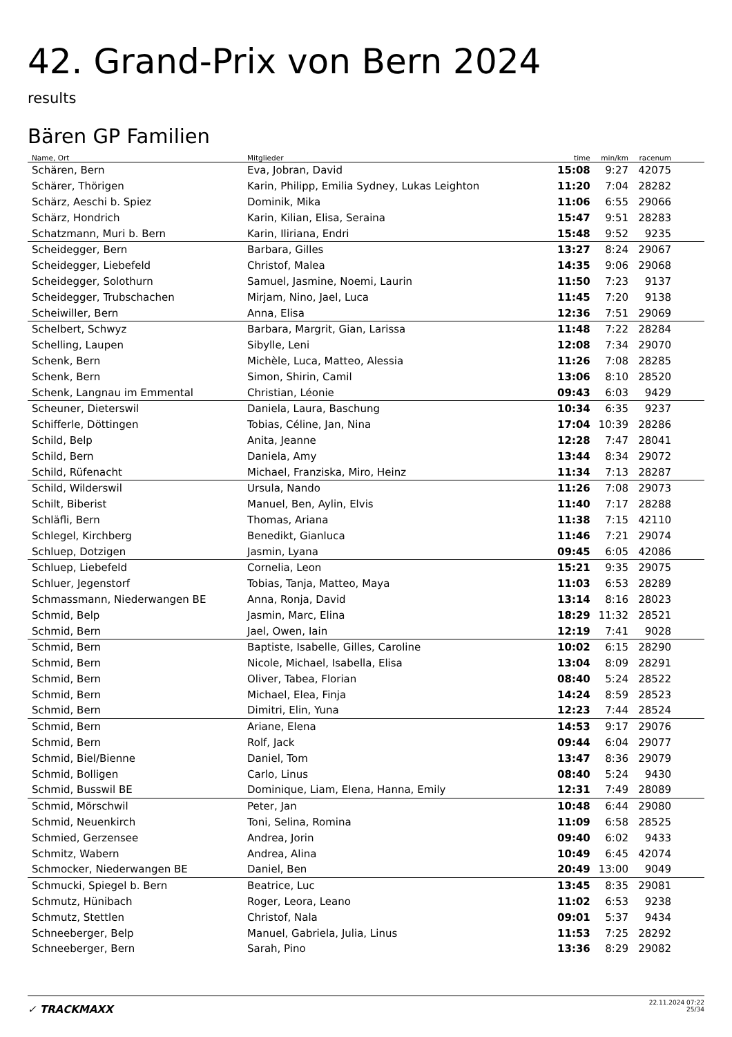42. Grand-Prix von Bern 2024
results
Bären GP Familien
| Name, Ort | Mitglieder | time | min/km | racenum | |
| --- | --- | --- | --- | --- | --- |
| Schären, Bern | Eva, Jobran, David | 15:08 | 9:27 | 42075 | |
| Schärer, Thörigen | Karin, Philipp, Emilia Sydney, Lukas Leighton | 11:20 | 7:04 | 28282 | |
| Schärz, Aeschi b. Spiez | Dominik, Mika | 11:06 | 6:55 | 29066 | |
| Schärz, Hondrich | Karin, Kilian, Elisa, Seraina | 15:47 | 9:51 | 28283 | |
| Schatzmann, Muri b. Bern | Karin, Iliriana, Endri | 15:48 | 9:52 | 9235 | |
| Scheidegger, Bern | Barbara, Gilles | 13:27 | 8:24 | 29067 | |
| Scheidegger, Liebefeld | Christof, Malea | 14:35 | 9:06 | 29068 | |
| Scheidegger, Solothurn | Samuel, Jasmine, Noemi, Laurin | 11:50 | 7:23 | 9137 | |
| Scheidegger, Trubschachen | Mirjam, Nino, Jael, Luca | 11:45 | 7:20 | 9138 | |
| Scheiwiller, Bern | Anna, Elisa | 12:36 | 7:51 | 29069 | |
| Schelbert, Schwyz | Barbara, Margrit, Gian, Larissa | 11:48 | 7:22 | 28284 | |
| Schelling, Laupen | Sibylle, Leni | 12:08 | 7:34 | 29070 | |
| Schenk, Bern | Michèle, Luca, Matteo, Alessia | 11:26 | 7:08 | 28285 | |
| Schenk, Bern | Simon, Shirin, Camil | 13:06 | 8:10 | 28520 | |
| Schenk, Langnau im Emmental | Christian, Léonie | 09:43 | 6:03 | 9429 | |
| Scheuner, Dieterswil | Daniela, Laura, Baschung | 10:34 | 6:35 | 9237 | |
| Schifferle, Döttingen | Tobias, Céline, Jan, Nina | 17:04 | 10:39 | 28286 | |
| Schild, Belp | Anita, Jeanne | 12:28 | 7:47 | 28041 | |
| Schild, Bern | Daniela, Amy | 13:44 | 8:34 | 29072 | |
| Schild, Rüfenacht | Michael, Franziska, Miro, Heinz | 11:34 | 7:13 | 28287 | |
| Schild, Wilderswil | Ursula, Nando | 11:26 | 7:08 | 29073 | |
| Schilt, Biberist | Manuel, Ben, Aylin, Elvis | 11:40 | 7:17 | 28288 | |
| Schläfli, Bern | Thomas, Ariana | 11:38 | 7:15 | 42110 | |
| Schlegel, Kirchberg | Benedikt, Gianluca | 11:46 | 7:21 | 29074 | |
| Schluep, Dotzigen | Jasmin, Lyana | 09:45 | 6:05 | 42086 | |
| Schluep, Liebefeld | Cornelia, Leon | 15:21 | 9:35 | 29075 | |
| Schluer, Jegenstorf | Tobias, Tanja, Matteo, Maya | 11:03 | 6:53 | 28289 | |
| Schmassmann, Niederwangen BE | Anna, Ronja, David | 13:14 | 8:16 | 28023 | |
| Schmid, Belp | Jasmin, Marc, Elina | 18:29 | 11:32 | 28521 | |
| Schmid, Bern | Jael, Owen, Iain | 12:19 | 7:41 | 9028 | |
| Schmid, Bern | Baptiste, Isabelle, Gilles, Caroline | 10:02 | 6:15 | 28290 | |
| Schmid, Bern | Nicole, Michael, Isabella, Elisa | 13:04 | 8:09 | 28291 | |
| Schmid, Bern | Oliver, Tabea, Florian | 08:40 | 5:24 | 28522 | |
| Schmid, Bern | Michael, Elea, Finja | 14:24 | 8:59 | 28523 | |
| Schmid, Bern | Dimitri, Elin, Yuna | 12:23 | 7:44 | 28524 | |
| Schmid, Bern | Ariane, Elena | 14:53 | 9:17 | 29076 | |
| Schmid, Bern | Rolf, Jack | 09:44 | 6:04 | 29077 | |
| Schmid, Biel/Bienne | Daniel, Tom | 13:47 | 8:36 | 29079 | |
| Schmid, Bolligen | Carlo, Linus | 08:40 | 5:24 | 9430 | |
| Schmid, Busswil BE | Dominique, Liam, Elena, Hanna, Emily | 12:31 | 7:49 | 28089 | |
| Schmid, Mörschwil | Peter, Jan | 10:48 | 6:44 | 29080 | |
| Schmid, Neuenkirch | Toni, Selina, Romina | 11:09 | 6:58 | 28525 | |
| Schmied, Gerzensee | Andrea, Jorin | 09:40 | 6:02 | 9433 | |
| Schmitz, Wabern | Andrea, Alina | 10:49 | 6:45 | 42074 | |
| Schmocker, Niederwangen BE | Daniel, Ben | 20:49 | 13:00 | 9049 | |
| Schmucki, Spiegel b. Bern | Beatrice, Luc | 13:45 | 8:35 | 29081 | |
| Schmutz, Hünibach | Roger, Leora, Leano | 11:02 | 6:53 | 9238 | |
| Schmutz, Stettlen | Christof, Nala | 09:01 | 5:37 | 9434 | |
| Schneeberger, Belp | Manuel, Gabriela, Julia, Linus | 11:53 | 7:25 | 28292 | |
| Schneeberger, Bern | Sarah, Pino | 13:36 | 8:29 | 29082 | |
✓ TRACKMAXX
22.11.2024 07:22
25/34